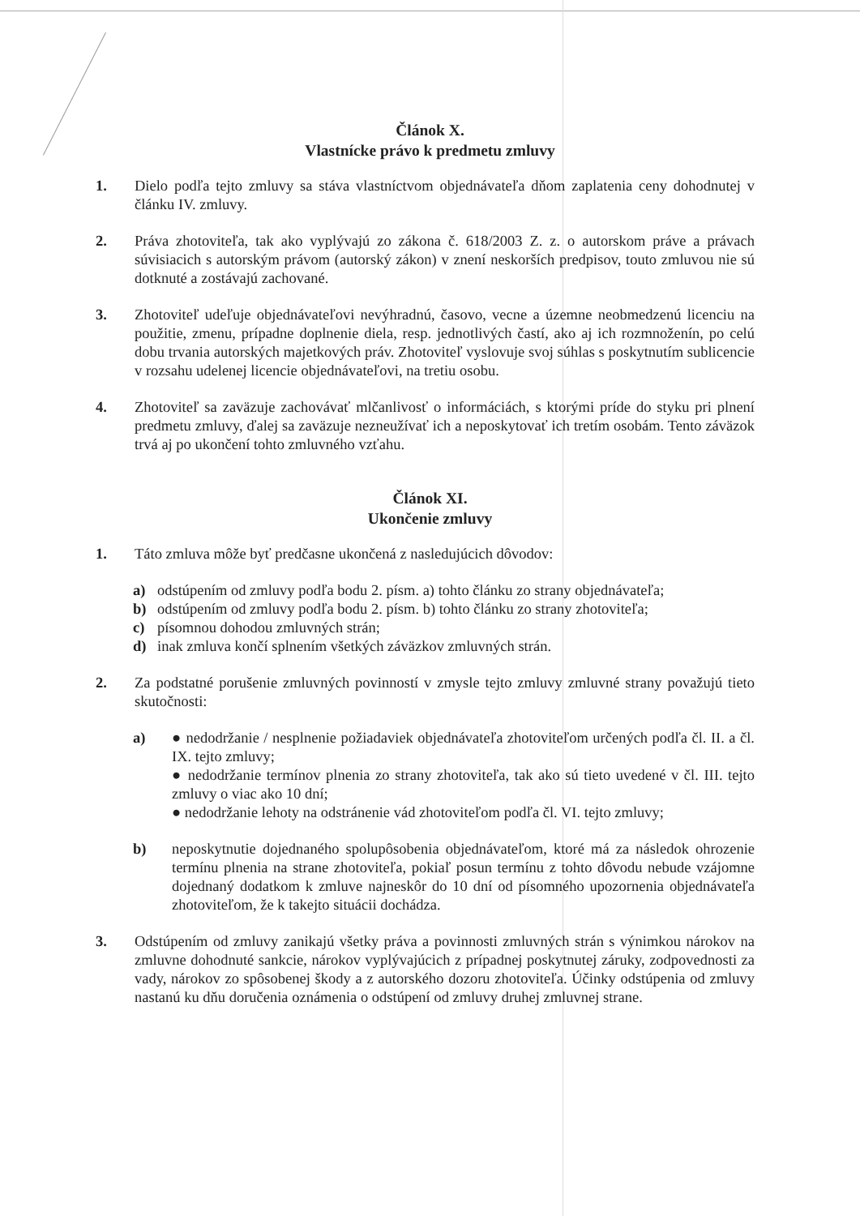Článok X.
Vlastnícke právo k predmetu zmluvy
1. Dielo podľa tejto zmluvy sa stáva vlastníctvom objednávateľa dňom zaplatenia ceny dohodnutej v článku IV. zmluvy.
2. Práva zhotoviteľa, tak ako vyplývajú zo zákona č. 618/2003 Z. z. o autorskom práve a právach súvisiacich s autorským právom (autorský zákon) v znení neskorších predpisov, touto zmluvou nie sú dotknuté a zostávajú zachované.
3. Zhotoviteľ udeľuje objednávateľovi nevýhradnú, časovo, vecne a územne neobmedzenú licenciu na použitie, zmenu, prípadne doplnenie diela, resp. jednotlivých častí, ako aj ich rozmnoženín, po celú dobu trvania autorských majetkových práv. Zhotoviteľ vyslovuje svoj súhlas s poskytnutím sublicencie v rozsahu udelenej licencie objednávateľovi, na tretiu osobu.
4. Zhotoviteľ sa zaväzuje zachovávať mlčanlivosť o informáciách, s ktorými príde do styku pri plnení predmetu zmluvy, ďalej sa zaväzuje nezneužívať ich a neposkytovať ich tretím osobám. Tento záväzok trvá aj po ukončení tohto zmluvného vzťahu.
Článok XI.
Ukončenie zmluvy
1. Táto zmluva môže byť predčasne ukončená z nasledujúcich dôvodov:
a) odstúpením od zmluvy podľa bodu 2. písm. a) tohto článku zo strany objednávateľa;
b) odstúpením od zmluvy podľa bodu 2. písm. b) tohto článku zo strany zhotoviteľa;
c) písomnou dohodou zmluvných strán;
d) inak zmluva končí splnením všetkých záväzkov zmluvných strán.
2. Za podstatné porušenie zmluvných povinností v zmysle tejto zmluvy zmluvné strany považujú tieto skutočnosti:
a) ● nedodržanie / nesplnenie požiadaviek objednávateľa zhotoviteľom určených podľa čl. II. a čl. IX. tejto zmluvy;
● nedodržanie termínov plnenia zo strany zhotoviteľa, tak ako sú tieto uvedené v čl. III. tejto zmluvy o viac ako 10 dní;
● nedodržanie lehoty na odstránenie vád zhotoviteľom podľa čl. VI. tejto zmluvy;
b) neposkytnutie dojednaného spolupôsobenia objednávateľom, ktoré má za následok ohrozenie termínu plnenia na strane zhotoviteľa, pokiaľ posun termínu z tohto dôvodu nebude vzájomne dojednaný dodatkom k zmluve najneskôr do 10 dní od písomného upozornenia objednávateľa zhotoviteľom, že k takejto situácii dochádza.
3. Odstúpením od zmluvy zanikajú všetky práva a povinnosti zmluvných strán s výnimkou nárokov na zmluvne dohodnuté sankcie, nárokov vyplývajúcich z prípadnej poskytnutej záruky, zodpovednosti za vady, nárokov zo spôsobenej škody a z autorského dozoru zhotoviteľa. Účinky odstúpenia od zmluvy nastanú ku dňu doručenia oznámenia o odstúpení od zmluvy druhej zmluvnej strane.